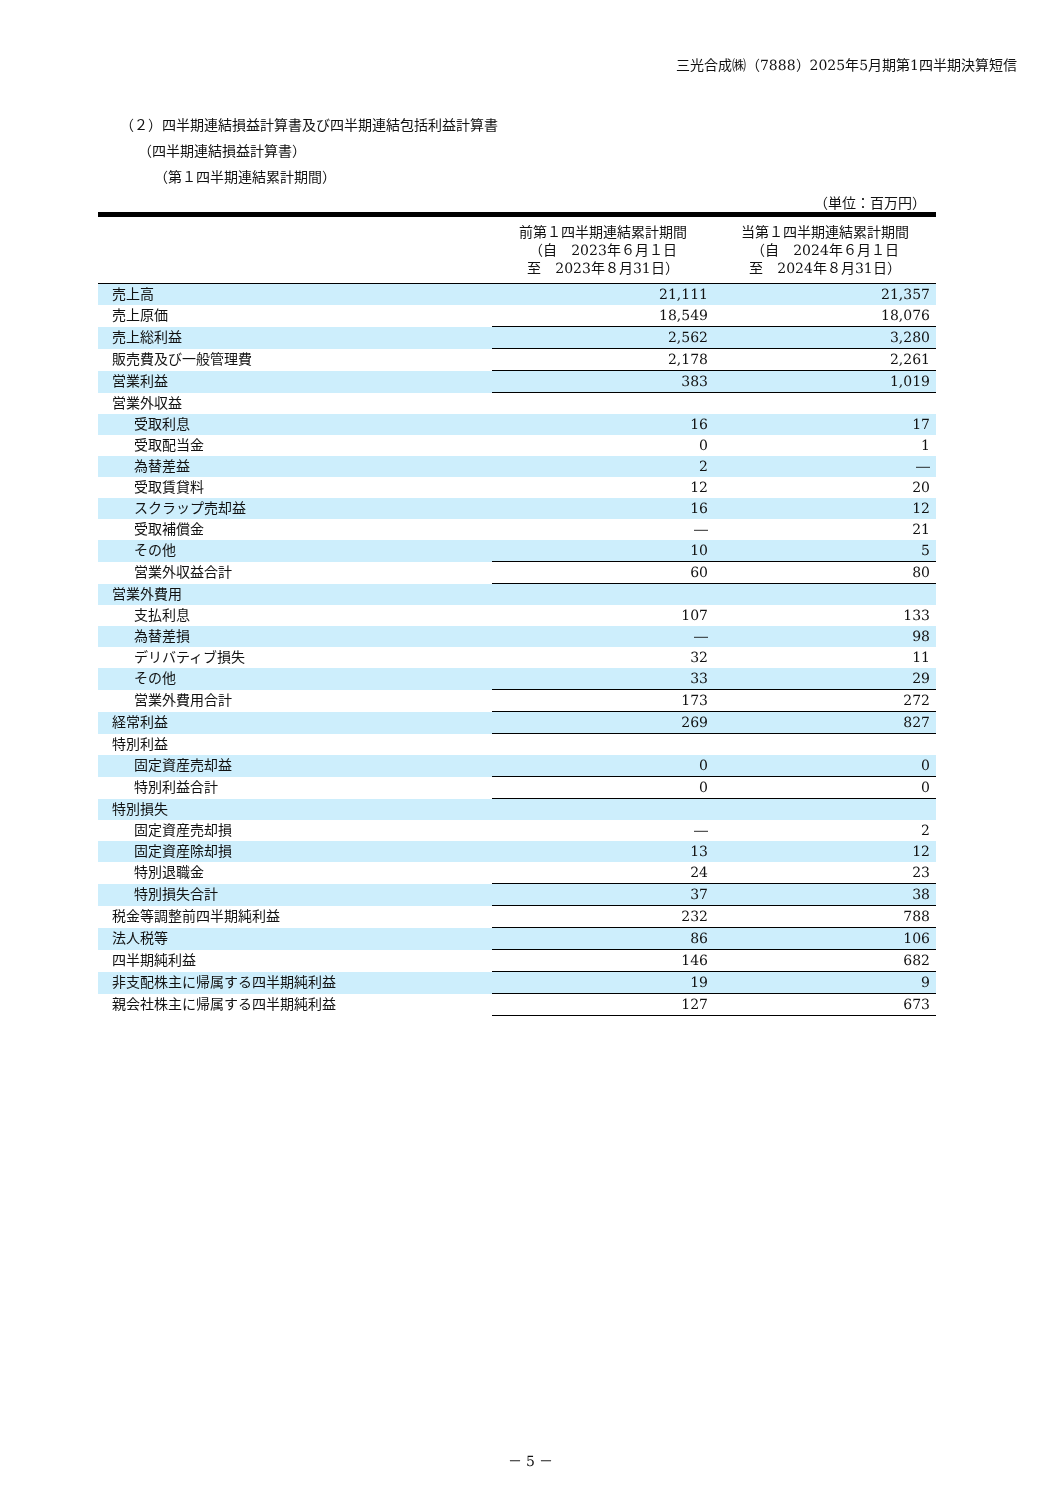三光合成㈱（7888）2025年5月期第1四半期決算短信
（２）四半期連結損益計算書及び四半期連結包括利益計算書
（四半期連結損益計算書）
（第１四半期連結累計期間）
（単位：百万円）
| | 前第１四半期連結累計期間 （自 2023年６月１日 至 2023年８月31日） | 当第１四半期連結累計期間 （自 2024年６月１日 至 2024年８月31日） |
| --- | --- | --- |
| 売上高 | 21,111 | 21,357 |
| 売上原価 | 18,549 | 18,076 |
| 売上総利益 | 2,562 | 3,280 |
| 販売費及び一般管理費 | 2,178 | 2,261 |
| 営業利益 | 383 | 1,019 |
| 営業外収益 | | |
| 受取利息 | 16 | 17 |
| 受取配当金 | 0 | 1 |
| 為替差益 | 2 | ― |
| 受取賃貸料 | 12 | 20 |
| スクラップ売却益 | 16 | 12 |
| 受取補償金 | ― | 21 |
| その他 | 10 | 5 |
| 営業外収益合計 | 60 | 80 |
| 営業外費用 | | |
| 支払利息 | 107 | 133 |
| 為替差損 | ― | 98 |
| デリバティブ損失 | 32 | 11 |
| その他 | 33 | 29 |
| 営業外費用合計 | 173 | 272 |
| 経常利益 | 269 | 827 |
| 特別利益 | | |
| 固定資産売却益 | 0 | 0 |
| 特別利益合計 | 0 | 0 |
| 特別損失 | | |
| 固定資産売却損 | ― | 2 |
| 固定資産除却損 | 13 | 12 |
| 特別退職金 | 24 | 23 |
| 特別損失合計 | 37 | 38 |
| 税金等調整前四半期純利益 | 232 | 788 |
| 法人税等 | 86 | 106 |
| 四半期純利益 | 146 | 682 |
| 非支配株主に帰属する四半期純利益 | 19 | 9 |
| 親会社株主に帰属する四半期純利益 | 127 | 673 |
－ 5 －